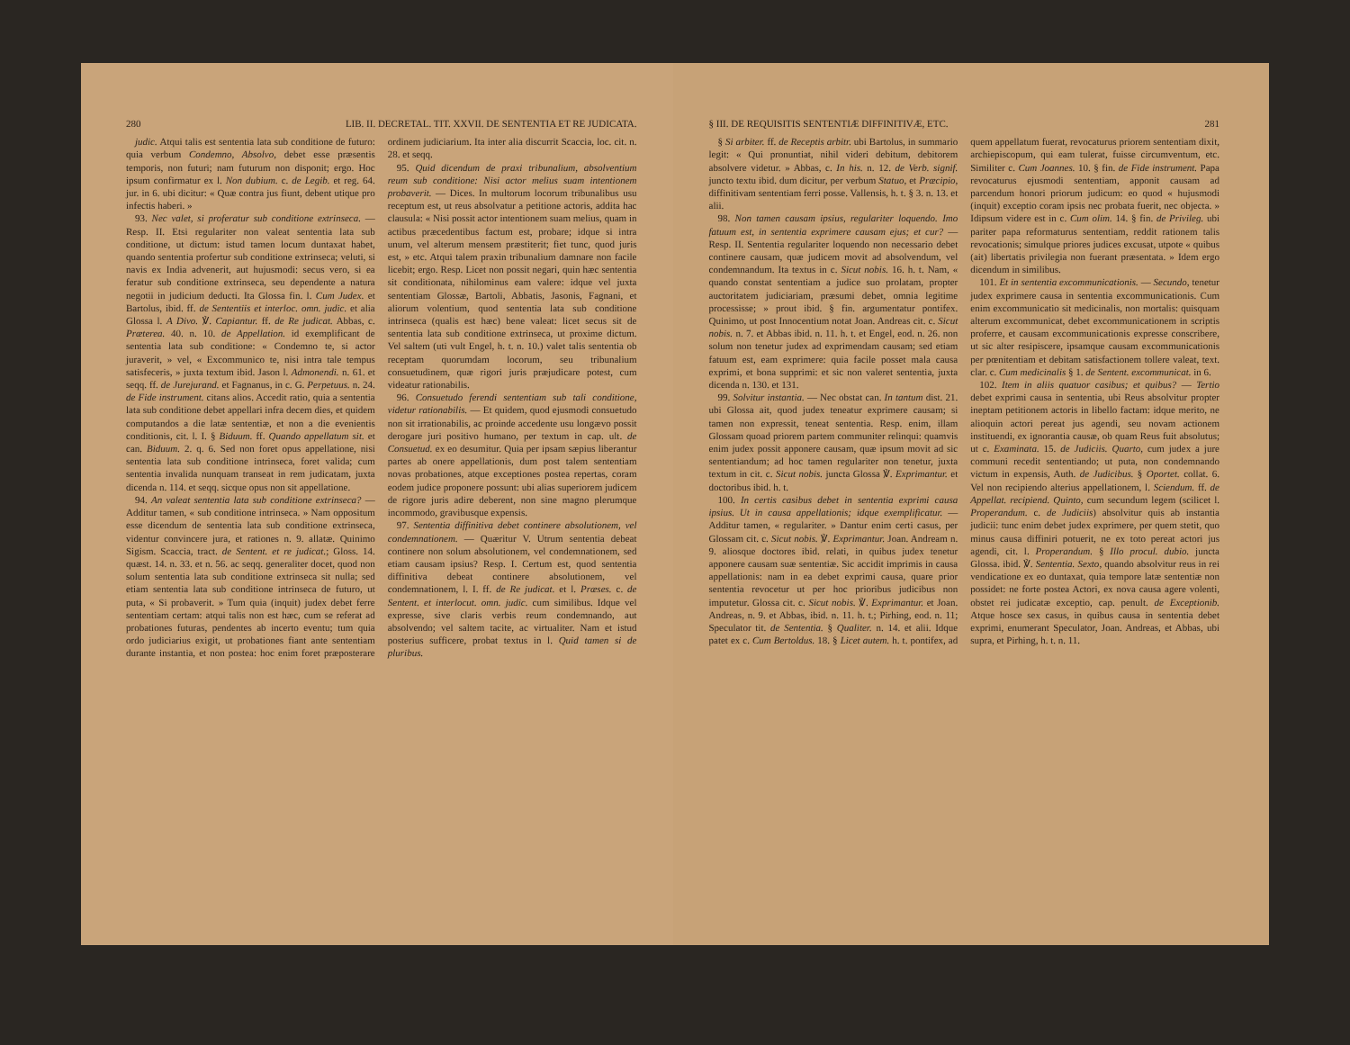280 LIB. II. DECRETAL. TIT. XXVII. DE SENTENTIA ET RE JUDICATA.
judic. Atqui talis est sententia lata sub conditione de futuro: quia verbum Condemno, Absolvo, debet esse præsentis temporis, non futuri; nam futurum non disponit; ergo. Hoc ipsum confirmatur ex l. Non dubium. c. de Legib. et reg. 64. jur. in 6. ubi dicitur: « Quæ contra jus fiunt, debent utique pro infectis haberi. »
93. Nec valet, si proferatur sub conditione extrinseca. — Resp. II. Etsi regulariter non valeat sententia lata sub conditione, ut dictum: istud tamen locum duntaxat habet, quando sententia profertur sub conditione extrinseca; veluti, si navis ex India advenerit, aut hujusmodi: secus vero, si ea feratur sub conditione extrinseca, seu dependente a natura negotii in judicium deducti. Ita Glossa fin. l. Cum Judex. et Bartolus, ibid. ff. de Sententiis et interloc. omn. judic. et alia Glossa l. A Divo. ℣. Capiantur. ff. de Re judicat. Abbas, c. Præterea. 40. n. 10. de Appellation. id exemplificant de sententia lata sub conditione: « Condemno te, si actor juraverit, » vel, « Excommunico te, nisi intra tale tempus satisfeceris, » juxta textum ibid. Jason l. Admonendi. n. 61. et seqq. ff. de Jurejurand. et Fagnanus, in c. G. Perpetuus. n. 24. de Fide instrument. citans alios. Accedit ratio, quia a sententia lata sub conditione debet appellari infra decem dies, et quidem computandos a die latæ sententiæ, et non a die evenientis conditionis, cit. l. I. § Biduum. ff. Quando appellatum sit. et can. Biduum. 2. q. 6. Sed non foret opus appellatione, nisi sententia lata sub conditione intrinseca, foret valida; cum sententia invalida nunquam transeat in rem judicatam, juxta dicenda n. 114. et seqq. sicque opus non sit appellatione.
94. An valeat sententia lata sub conditione extrinseca? — Additur tamen, « sub conditione intrinseca. » Nam oppositum esse dicendum de sententia lata sub conditione extrinseca, videntur convincere jura, et rationes n. 9. allatæ. Quinimo Sigism. Scaccia, tract. de Sentent. et re judicat.; Gloss. 14. quæst. 14. n. 33. et n. 56. ac seqq. generaliter docet, quod non solum sententia lata sub conditione extrinseca sit nulla; sed etiam sententia lata sub conditione intrinseca de futuro, ut puta, « Si probaverit. » Tum quia (inquit) judex debet ferre sententiam certam: atqui talis non est hæc, cum se referat ad probationes futuras, pendentes ab incerto eventu; tum quia ordo judiciarius exigit, ut probationes fiant ante sententiam durante instantia, et non postea: hoc enim foret præposterare ordinem judiciarium. Ita inter alia discurrit Scaccia, loc. cit. n. 28. et seqq.
95. Quid dicendum de praxi tribunalium, absolventium reum sub conditione: Nisi actor melius suam intentionem probaverit. — Dices. In multorum locorum tribunalibus usu receptum est, ut reus absolvatur a petitione actoris, addita hac clausula: « Nisi possit actor intentionem suam melius, quam in actibus præcedentibus factum est, probare; idque si intra unum, vel alterum mensem præstiterit; fiet tunc, quod juris est, » etc. Atqui talem praxin tribunalium damnare non facile licebit; ergo. Resp. Licet non possit negari, quin hæc sententia sit conditionata, nihilominus eam valere: idque vel juxta sententiam Glossæ, Bartoli, Abbatis, Jasonis, Fagnani, et aliorum volentium, quod sententia lata sub conditione intrinseca (qualis est hæc) bene valeat: licet secus sit de sententia lata sub conditione extrinseca, ut proxime dictum. Vel saltem (uti vult Engel, h. t. n. 10.) valet talis sententia ob receptam quorumdam locorum, seu tribunalium consuetudinem, quæ rigori juris præjudicare potest, cum videatur rationabilis.
96. Consuetudo ferendi sententiam sub tali conditione, videtur rationabilis. — Et quidem, quod ejusmodi consuetudo non sit irrationabilis, ac proinde accedente usu longævo possit derogare juri positivo humano, per textum in cap. ult. de Consuetud. ex eo desumitur. Quia per ipsam sæpius liberantur partes ab onere appellationis, dum post talem sententiam novas probationes, atque exceptiones postea repertas, coram eodem judice proponere possunt: ubi alias superiorem judicem de rigore juris adire deberent, non sine magno plerumque incommodo, gravibusque expensis.
97. Sententia diffinitiva debet continere absolutionem, vel condemnationem. — Quæritur V. Utrum sententia debeat continere non solum absolutionem, vel condemnationem, sed etiam causam ipsius? Resp. I. Certum est, quod sententia diffinitiva debeat continere absolutionem, vel condemnationem, l. I. ff. de Re judicat. et l. Præses. c. de Sentent. et interlocut. omn. judic. cum similibus. Idque vel expresse, sive claris verbis reum condemnando, aut absolvendo; vel saltem tacite, ac virtualiter. Nam et istud posterius sufficere, probat textus in l. Quid tamen si de pluribus.
§ III. DE REQUISITIS SENTENTIÆ DIFFINITIVÆ, ETC. 281
§ Si arbiter. ff. de Receptis arbitr. ubi Bartolus, in summario legit: « Qui pronuntiat, nihil videri debitum, debitorem absolvere videtur. » Abbas, c. In his. n. 12. de Verb. signif. juncto textu ibid. dum dicitur, per verbum Statuo, et Præcipio, diffinitivam sententiam ferri posse. Vallensis, h. t. § 3. n. 13. et alii.
98. Non tamen causam ipsius, regulariter loquendo. Imo fatuum est, in sententia exprimere causam ejus; et cur? — Resp. II. Sententia regulariter loquendo non necessario debet continere causam, quæ judicem movit ad absolvendum, vel condemnandum. Ita textus in c. Sicut nobis. 16. h. t. Nam, « quando constat sententiam a judice suo prolatam, propter auctoritatem judiciariam, præsumi debet, omnia legitime processisse; » prout ibid. § fin. argumentatur pontifex. Quinimo, ut post Innocentium notat Joan. Andreas cit. c. Sicut nobis. n. 7. et Abbas ibid. n. 11. h. t. et Engel, eod. n. 26. non solum non tenetur judex ad exprimendam causam; sed etiam fatuum est, eam exprimere: quia facile posset mala causa exprimi, et bona supprimi: et sic non valeret sententia, juxta dicenda n. 130. et 131.
99. Solvitur instantia. — Nec obstat can. In tantum dist. 21. ubi Glossa ait, quod judex teneatur exprimere causam; si tamen non expressit, teneat sententia. Resp. enim, illam Glossam quoad priorem partem communiter relinqui: quamvis enim judex possit apponere causam, quæ ipsum movit ad sic sententiandum; ad hoc tamen regulariter non tenetur, juxta textum in cit. c. Sicut nobis. juncta Glossa ℣. Exprimantur. et doctoribus ibid. h. t.
100. In certis casibus debet in sententia exprimi causa ipsius. Ut in causa appellationis; idque exemplificatur. — Additur tamen, « regulariter. » Dantur enim certi casus, per Glossam cit. c. Sicut nobis. ℣. Exprimantur. Joan. Andream n. 9. aliosque doctores ibid. relati, in quibus judex tenetur apponere causam suæ sententiæ. Sic accidit imprimis in causa appellationis: nam in ea debet exprimi causa, quare prior sententia revocetur ut per hoc prioribus judicibus non imputetur. Glossa cit. c. Sicut nobis. ℣. Exprimantur. et Joan. Andreas, n. 9. et Abbas, ibid. n. 11. h. t.; Pirhing, eod. n. 11; Speculator tit. de Sententia. § Qualiter. n. 14. et alii. Idque patet ex c. Cum Bertoldus. 18. § Licet autem. h. t. pontifex, ad quem appellatum fuerat, revocaturus priorem sententiam dixit, archiepiscopum, qui eam tulerat, fuisse circumventum, etc. Similiter c. Cum Joannes. 10. § fin. de Fide instrument. Papa revocaturus ejusmodi sententiam, apponit causam ad parcendum honori priorum judicum: eo quod « hujusmodi (inquit) exceptio coram ipsis nec probata fuerit, nec objecta. » Idipsum videre est in c. Cum olim. 14. § fin. de Privileg. ubi pariter papa reformaturus sententiam, reddit rationem talis revocationis; simulque priores judices excusat, utpote « quibus (ait) libertatis privilegia non fuerant præsentata. » Idem ergo dicendum in similibus.
101. Et in sententia excommunicationis. — Secundo, tenetur judex exprimere causa in sententia excommunicationis. Cum enim excommunicatio sit medicinalis, non mortalis: quisquam alterum excommunicat, debet excommunicationem in scriptis proferre, et causam excommunicationis expresse conscribere, ut sic alter resipiscere, ipsamque causam excommunicationis per pœnitentiam et debitam satisfactionem tollere valeat, text. clar. c. Cum medicinalis § 1. de Sentent. excommunicat. in 6.
102. Item in aliis quatuor casibus; et quibus? — Tertio debet exprimi causa in sententia, ubi Reus absolvitur propter ineptam petitionem actoris in libello factam: idque merito, ne alioquin actori pereat jus agendi, seu novam actionem instituendi, ex ignorantia causæ, ob quam Reus fuit absolutus; ut c. Examinata. 15. de Judiciis. Quarto, cum judex a jure communi recedit sententiando; ut puta, non condemnando victum in expensis, Auth. de Judicibus. § Oportet. collat. 6. Vel non recipiendo alterius appellationem, l. Sciendum. ff. de Appellat. recipiend. Quinto, cum secundum legem (scilicet l. Properandum. c. de Judiciis) absolvitur quis ab instantia judicii: tunc enim debet judex exprimere, per quem stetit, quo minus causa diffiniri potuerit, ne ex toto pereat actori jus agendi, cit. l. Properandum. § Illo procul. dubio. juncta Glossa. ibid. ℣. Sententia. Sexto, quando absolvitur reus in rei vendicatione ex eo duntaxat, quia tempore latæ sententiæ non possidet: ne forte postea Actori, ex nova causa agere volenti, obstet rei judicatæ exceptio, cap. penult. de Exceptionib. Atque hosce sex casus, in quibus causa in sententia debet exprimi, enumerant Speculator, Joan. Andreas, et Abbas, ubi supra, et Pirhing, h. t. n. 11.